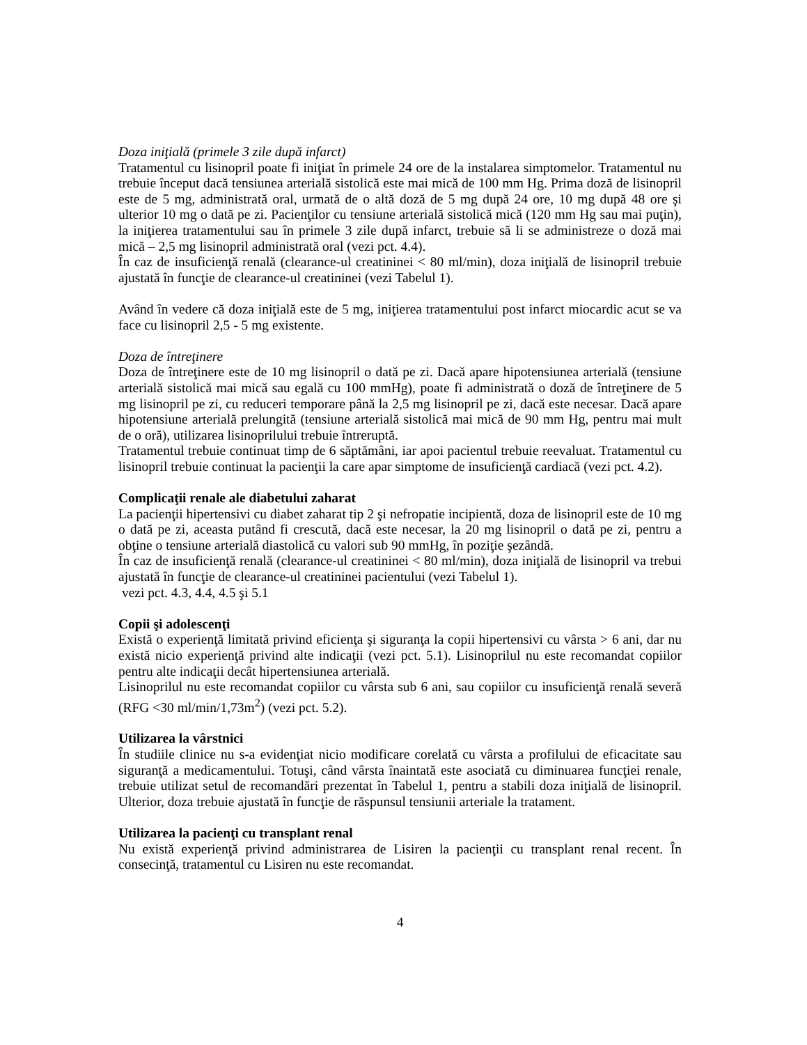Doza iniţială (primele 3 zile după infarct)
Tratamentul cu lisinopril poate fi iniţiat în primele 24 ore de la instalarea simptomelor. Tratamentul nu trebuie început dacă tensiunea arterială sistolică este mai mică de 100 mm Hg. Prima doză de lisinopril este de 5 mg, administrată oral, urmată de o altă doză de 5 mg după 24 ore, 10 mg după 48 ore şi ulterior 10 mg o dată pe zi. Pacienţilor cu tensiune arterială sistolică mică (120 mm Hg sau mai puţin), la iniţierea tratamentului sau în primele 3 zile după infarct, trebuie să li se administreze o doză mai mică – 2,5 mg lisinopril administrată oral (vezi pct. 4.4).
În caz de insuficienţă renală (clearance-ul creatininei < 80 ml/min), doza iniţială de lisinopril trebuie ajustată în funcţie de clearance-ul creatininei (vezi Tabelul 1).
Având în vedere că doza iniţială este de 5 mg, iniţierea tratamentului post infarct miocardic acut se va face cu lisinopril 2,5 - 5 mg existente.
Doza de întreţinere
Doza de întreţinere este de 10 mg lisinopril o dată pe zi. Dacă apare hipotensiunea arterială (tensiune arterială sistolică mai mică sau egală cu 100 mmHg), poate fi administrată o doză de întreţinere de 5 mg lisinopril pe zi, cu reduceri temporare până la 2,5 mg lisinopril pe zi, dacă este necesar. Dacă apare hipotensiune arterială prelungită (tensiune arterială sistolică mai mică de 90 mm Hg, pentru mai mult de o oră), utilizarea lisinoprilului trebuie întreruptă.
Tratamentul trebuie continuat timp de 6 săptămâni, iar apoi pacientul trebuie reevaluat. Tratamentul cu lisinopril trebuie continuat la pacienţii la care apar simptome de insuficienţă cardiacă (vezi pct. 4.2).
Complicaţii renale ale diabetului zaharat
La pacienţii hipertensivi cu diabet zaharat tip 2 şi nefropatie incipientă, doza de lisinopril este de 10 mg o dată pe zi, aceasta putând fi crescută, dacă este necesar, la 20 mg lisinopril o dată pe zi, pentru a obţine o tensiune arterială diastolică cu valori sub 90 mmHg, în poziţie şezândă.
În caz de insuficienţă renală (clearance-ul creatininei < 80 ml/min), doza iniţială de lisinopril va trebui ajustată în funcţie de clearance-ul creatininei pacientului (vezi Tabelul 1).
vezi pct. 4.3, 4.4, 4.5 şi 5.1
Copii şi adolescenţi
Există o experienţă limitată privind eficienţa şi siguranţa la copii hipertensivi cu vârsta > 6 ani, dar nu există nicio experienţă privind alte indicaţii (vezi pct. 5.1). Lisinoprilul nu este recomandat copiilor pentru alte indicaţii decât hipertensiunea arterială.
Lisinoprilul nu este recomandat copiilor cu vârsta sub 6 ani, sau copiilor cu insuficienţă renală severă (RFG <30 ml/min/1,73m<sup>2</sup>) (vezi pct. 5.2).
Utilizarea la vârstnici
În studiile clinice nu s-a evidenţiat nicio modificare corelată cu vârsta a profilului de eficacitate sau siguranţă a medicamentului. Totuşi, când vârsta înaintată este asociată cu diminuarea funcţiei renale, trebuie utilizat setul de recomandări prezentat în Tabelul 1, pentru a stabili doza iniţială de lisinopril. Ulterior, doza trebuie ajustată în funcţie de răspunsul tensiunii arteriale la tratament.
Utilizarea la pacienţi cu transplant renal
Nu există experienţă privind administrarea de Lisiren la pacienţii cu transplant renal recent. În consecinţă, tratamentul cu Lisiren nu este recomandat.
4